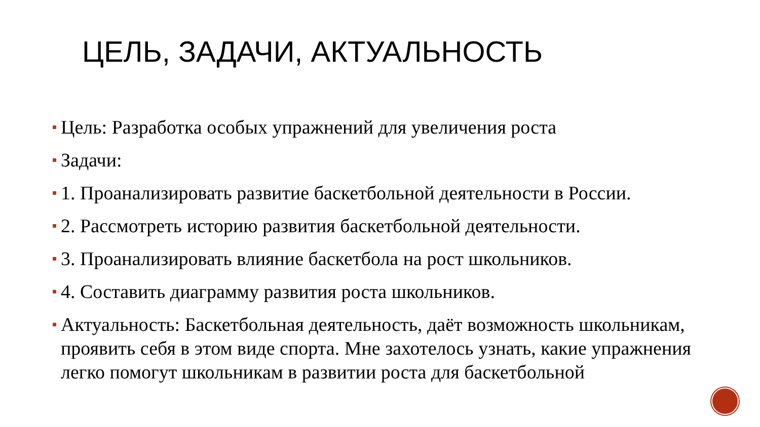ЦЕЛЬ, ЗАДАЧИ, АКТУАЛЬНОСТЬ
Цель: Разработка особых упражнений для увеличения роста
Задачи:
1. Проанализировать развитие баскетбольной деятельности в России.
2. Рассмотреть историю развития баскетбольной деятельности.
3. Проанализировать влияние баскетбола на рост школьников.
4. Составить диаграмму развития роста школьников.
Актуальность: Баскетбольная деятельность, даёт возможность школьникам, проявить себя в этом виде спорта. Мне захотелось узнать, какие упражнения легко помогут школьникам в развитии роста для баскетбольной